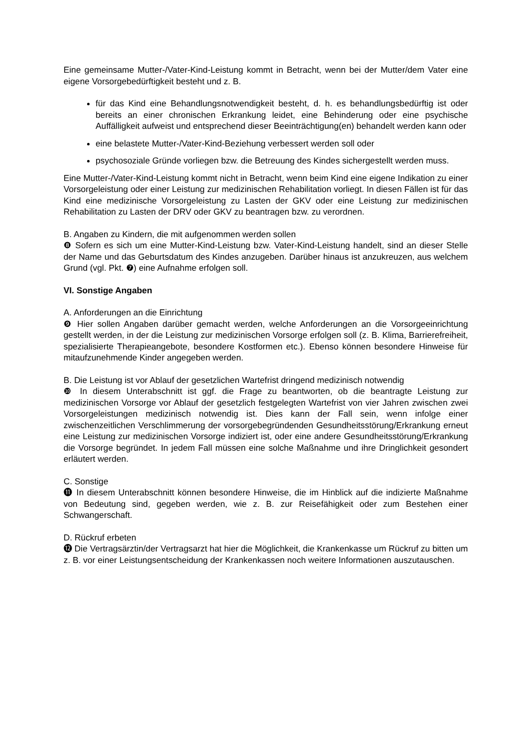Eine gemeinsame Mutter-/Vater-Kind-Leistung kommt in Betracht, wenn bei der Mutter/dem Vater eine eigene Vorsorgebedürftigkeit besteht und z. B.
für das Kind eine Behandlungsnotwendigkeit besteht, d. h. es behandlungsbedürftig ist oder bereits an einer chronischen Erkrankung leidet, eine Behinderung oder eine psychische Auffälligkeit aufweist und entsprechend dieser Beeinträchtigung(en) behandelt werden kann oder
eine belastete Mutter-/Vater-Kind-Beziehung verbessert werden soll oder
psychosoziale Gründe vorliegen bzw. die Betreuung des Kindes sichergestellt werden muss.
Eine Mutter-/Vater-Kind-Leistung kommt nicht in Betracht, wenn beim Kind eine eigene Indikation zu einer Vorsorgeleistung oder einer Leistung zur medizinischen Rehabilitation vorliegt. In diesen Fällen ist für das Kind eine medizinische Vorsorgeleistung zu Lasten der GKV oder eine Leistung zur medizinischen Rehabilitation zu Lasten der DRV oder GKV zu beantragen bzw. zu verordnen.
B. Angaben zu Kindern, die mit aufgenommen werden sollen
❽ Sofern es sich um eine Mutter-Kind-Leistung bzw. Vater-Kind-Leistung handelt, sind an dieser Stelle der Name und das Geburtsdatum des Kindes anzugeben. Darüber hinaus ist anzukreuzen, aus welchem Grund (vgl. Pkt. ❼) eine Aufnahme erfolgen soll.
VI. Sonstige Angaben
A. Anforderungen an die Einrichtung
❾ Hier sollen Angaben darüber gemacht werden, welche Anforderungen an die Vorsorgeeinrichtung gestellt werden, in der die Leistung zur medizinischen Vorsorge erfolgen soll (z. B. Klima, Barrierefreiheit, spezialisierte Therapieangebote, besondere Kostformen etc.). Ebenso können besondere Hinweise für mitaufzunehmende Kinder angegeben werden.
B. Die Leistung ist vor Ablauf der gesetzlichen Wartefrist dringend medizinisch notwendig
❿ In diesem Unterabschnitt ist ggf. die Frage zu beantworten, ob die beantragte Leistung zur medizinischen Vorsorge vor Ablauf der gesetzlich festgelegten Wartefrist von vier Jahren zwischen zwei Vorsorgeleistungen medizinisch notwendig ist. Dies kann der Fall sein, wenn infolge einer zwischenzeitlichen Verschlimmerung der vorsorgebegründenden Gesundheitsstörung/Erkrankung erneut eine Leistung zur medizinischen Vorsorge indiziert ist, oder eine andere Gesundheitsstörung/Erkrankung die Vorsorge begründet. In jedem Fall müssen eine solche Maßnahme und ihre Dringlichkeit gesondert erläutert werden.
C. Sonstige
⓫ In diesem Unterabschnitt können besondere Hinweise, die im Hinblick auf die indizierte Maßnahme von Bedeutung sind, gegeben werden, wie z. B. zur Reisefähigkeit oder zum Bestehen einer Schwangerschaft.
D. Rückruf erbeten
⓬ Die Vertragsärztin/der Vertragsarzt hat hier die Möglichkeit, die Krankenkasse um Rückruf zu bitten um z. B. vor einer Leistungsentscheidung der Krankenkassen noch weitere Informationen auszutauschen.